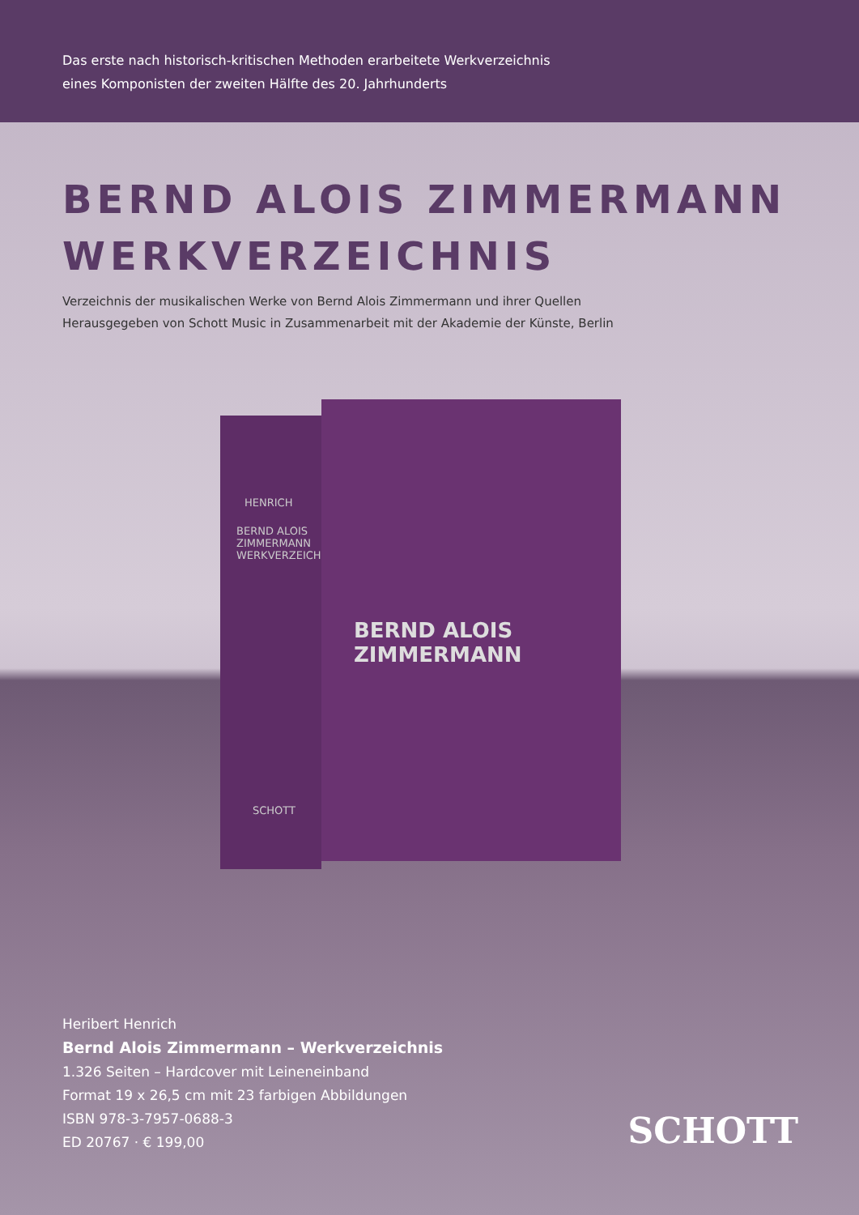Das erste nach historisch-kritischen Methoden erarbeitete Werkverzeichnis
eines Komponisten der zweiten Hälfte des 20. Jahrhunderts
BERND ALOIS ZIMMERMANN
WERKVERZEICHNIS
Verzeichnis der musikalischen Werke von Bernd Alois Zimmermann und ihrer Quellen
Herausgegeben von Schott Music in Zusammenarbeit mit der Akademie der Künste, Berlin
HENRICH
BERND ALOIS ZIMMERMANN WERKVERZEICHNIS
SCHOTT
BERND ALOIS ZIMMERMANN
Heribert Henrich
Bernd Alois Zimmermann – Werkverzeichnis
1.326 Seiten – Hardcover mit Leineneinband
Format 19 x 26,5 cm mit 23 farbigen Abbildungen
ISBN 978-3-7957-0688-3
ED 20767 · € 199,00
SCHOTT